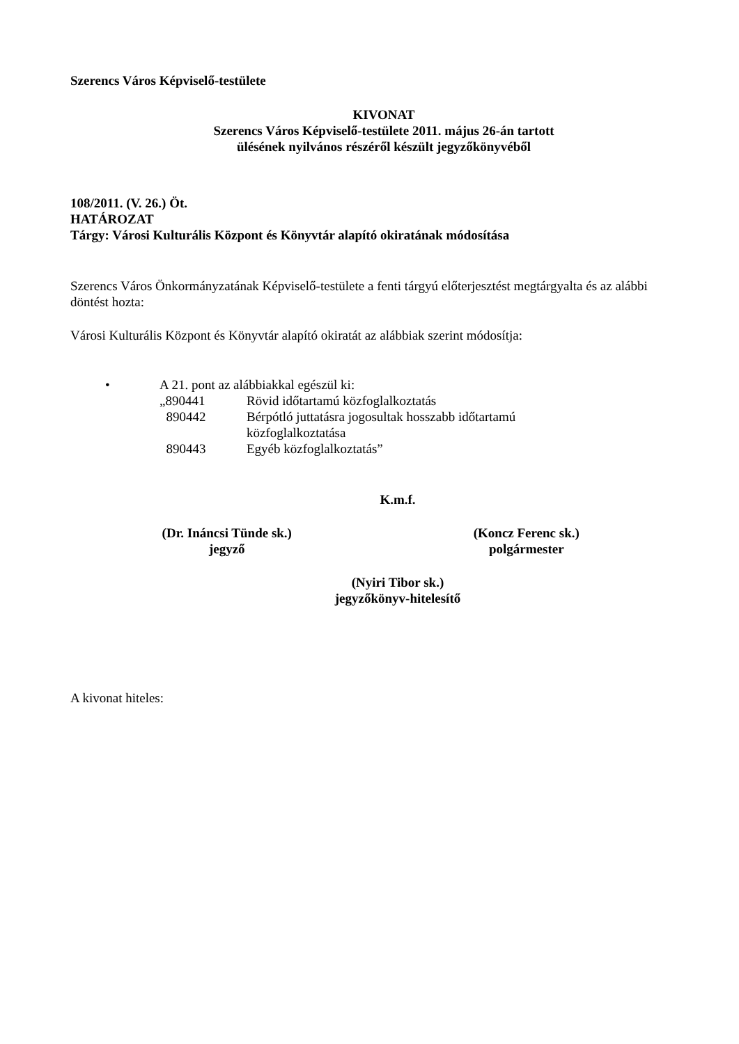Szerencs Város Képviselő-testülete
KIVONAT
Szerencs Város Képviselő-testülete 2011. május 26-án tartott
ülésének nyilvános részéről készült jegyzőkönyvéből
108/2011. (V. 26.) Öt.
HATÁROZAT
Tárgy: Városi Kulturális Központ és Könyvtár alapító okiratának módosítása
Szerencs Város Önkormányzatának Képviselő-testülete a fenti tárgyú előterjesztést megtárgyalta és az alábbi döntést hozta:
Városi Kulturális Központ és Könyvtár alapító okiratát az alábbiak szerint módosítja:
• A 21. pont az alábbiakkal egészül ki:
| „890441 | Rövid időtartamú közfoglalkoztatás |
| 890442 | Bérpótló juttatásra jogosultak hosszabb időtartamú közfoglalkoztatása |
| 890443 | Egyéb közfoglalkoztatás” |
K.m.f.
(Dr. Ináncsi Tünde sk.)
jegyző
(Koncz Ferenc sk.)
polgármester
(Nyiri Tibor sk.)
jegyzőkönyv-hitelesítő
A kivonat hiteles: